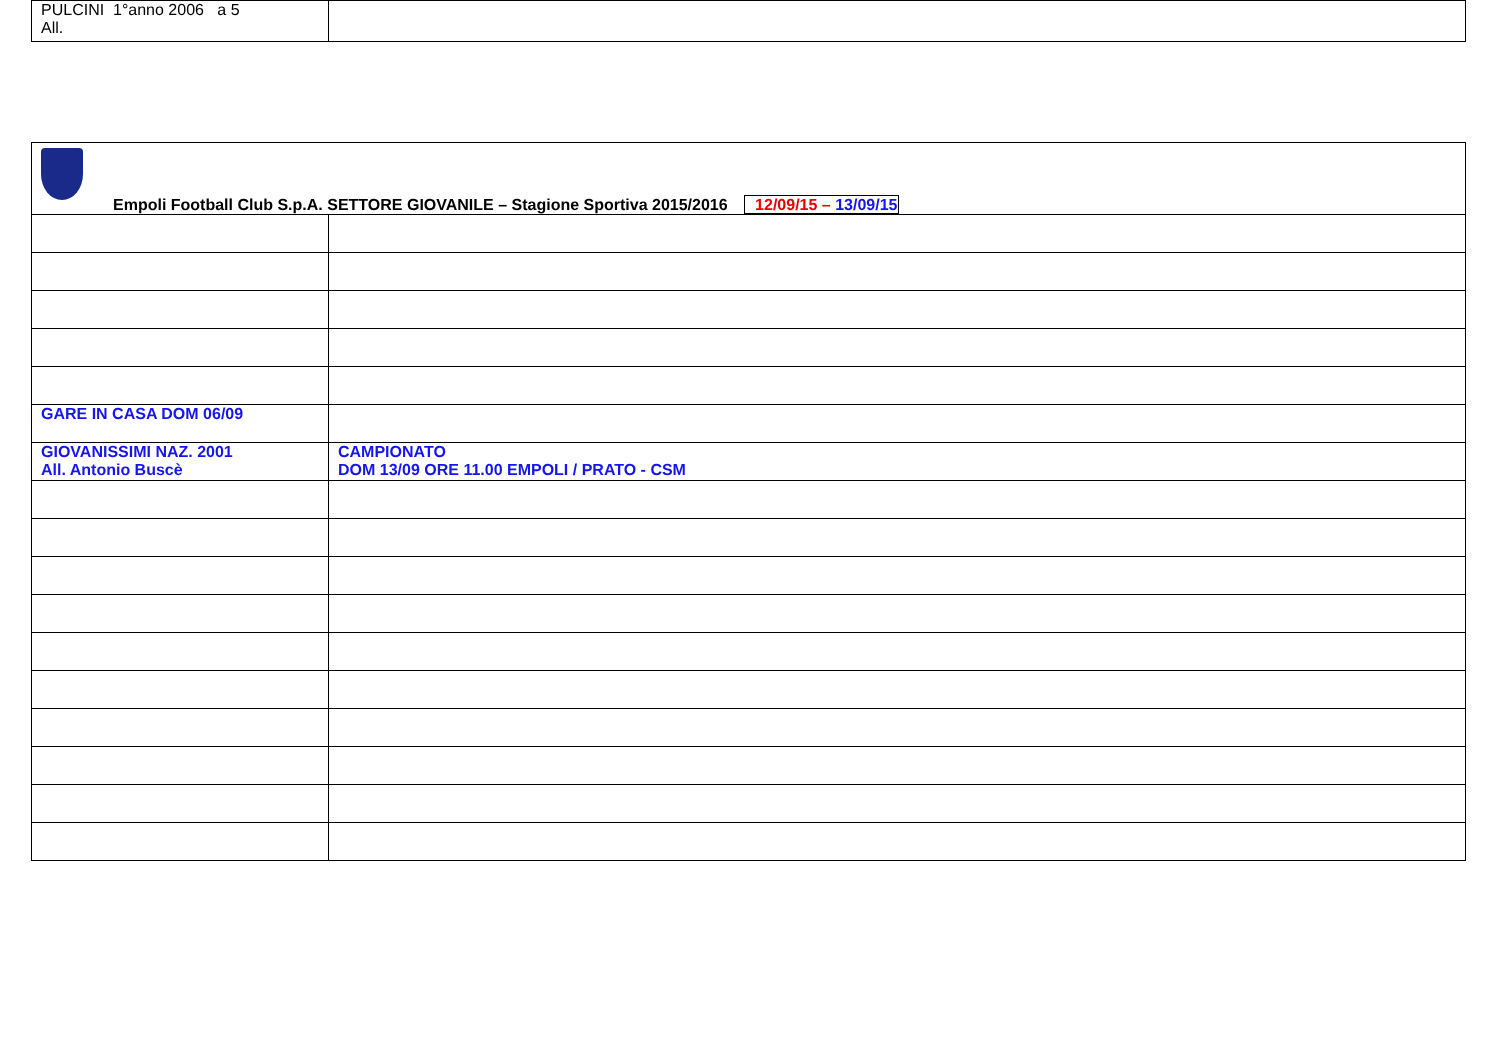| PULCINI 1°anno 2006 a 5 All. | |
| Empoli Football Club S.p.A. SETTORE GIOVANILE – Stagione Sportiva 2015/2016 12/09/15 – 13/09/15 | |
| GARE IN CASA DOM 06/09 | |
| GIOVANISSIMI NAZ. 2001 All. Antonio Buscè | CAMPIONATO DOM 13/09 ORE 11.00 EMPOLI / PRATO - CSM |